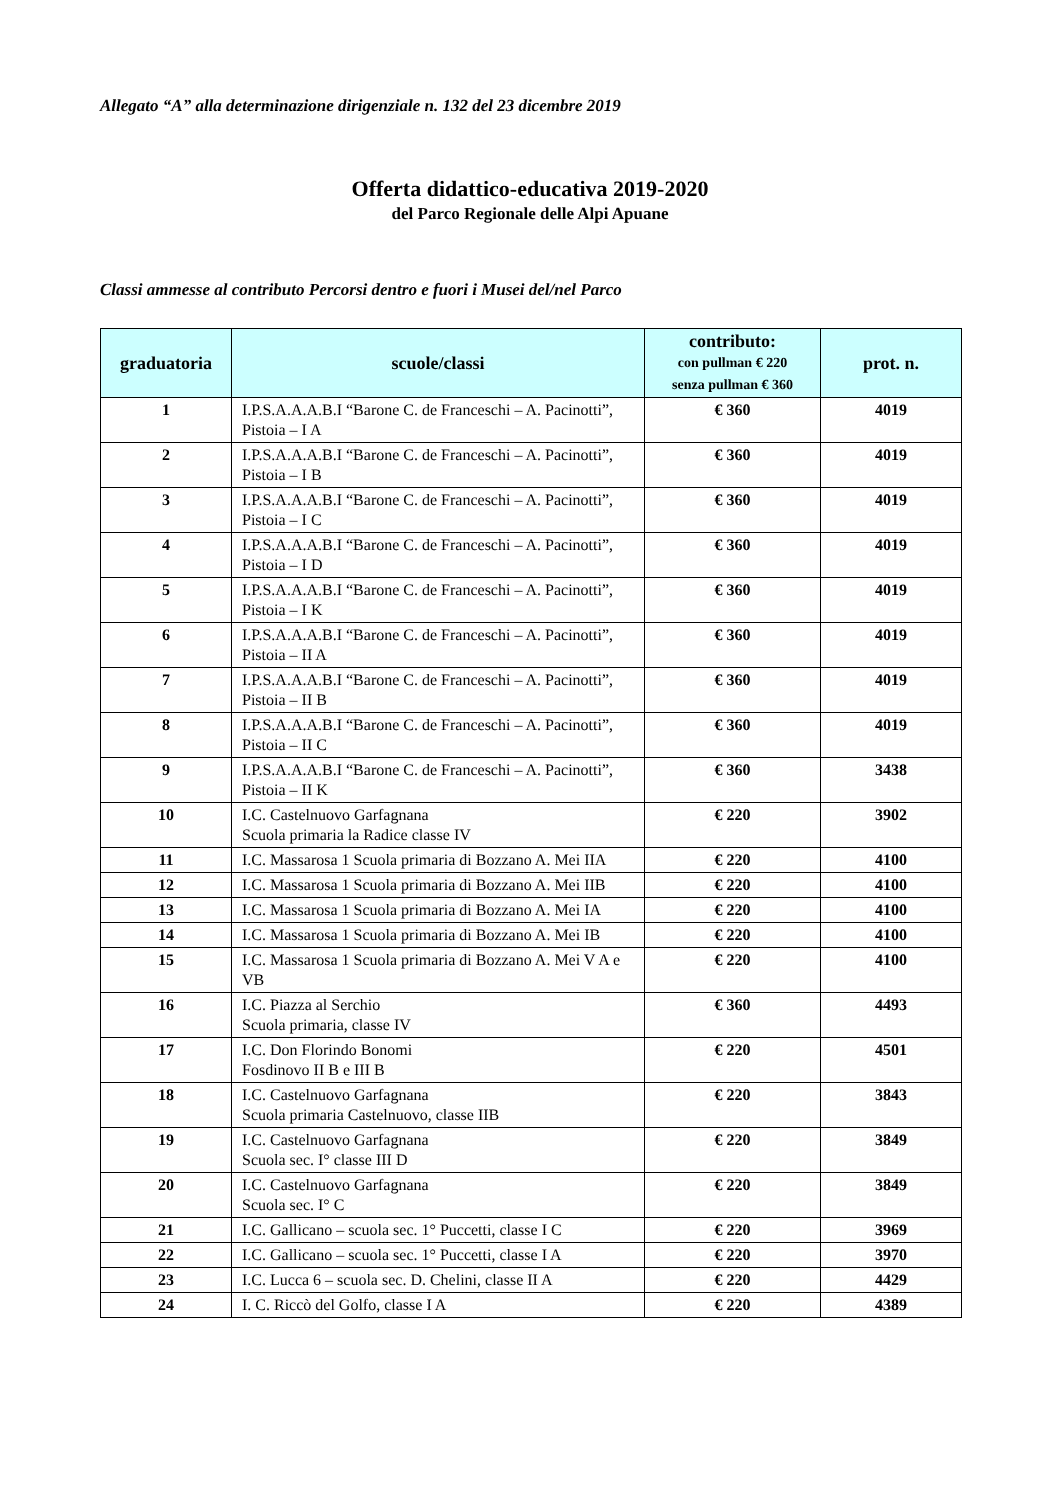Allegato “A” alla determinazione dirigenziale n. 132 del 23 dicembre 2019
Offerta didattico-educativa 2019-2020
del Parco Regionale delle Alpi Apuane
Classi ammesse al contributo Percorsi dentro e fuori i Musei del/nel Parco
| graduatoria | scuole/classi | contributo: con pullman € 220 senza pullman € 360 | prot. n. |
| --- | --- | --- | --- |
| 1 | I.P.S.A.A.A.B.I “Barone C. de Franceschi – A. Pacinotti”, Pistoia – I A | € 360 | 4019 |
| 2 | I.P.S.A.A.A.B.I “Barone C. de Franceschi – A. Pacinotti”, Pistoia – I B | € 360 | 4019 |
| 3 | I.P.S.A.A.A.B.I “Barone C. de Franceschi – A. Pacinotti”, Pistoia – I C | € 360 | 4019 |
| 4 | I.P.S.A.A.A.B.I “Barone C. de Franceschi – A. Pacinotti”, Pistoia – I D | € 360 | 4019 |
| 5 | I.P.S.A.A.A.B.I “Barone C. de Franceschi – A. Pacinotti”, Pistoia – I K | € 360 | 4019 |
| 6 | I.P.S.A.A.A.B.I “Barone C. de Franceschi – A. Pacinotti”, Pistoia – II A | € 360 | 4019 |
| 7 | I.P.S.A.A.A.B.I “Barone C. de Franceschi – A. Pacinotti”, Pistoia – II B | € 360 | 4019 |
| 8 | I.P.S.A.A.A.B.I “Barone C. de Franceschi – A. Pacinotti”, Pistoia – II C | € 360 | 4019 |
| 9 | I.P.S.A.A.A.B.I “Barone C. de Franceschi – A. Pacinotti”, Pistoia – II K | € 360 | 3438 |
| 10 | I.C. Castelnuovo Garfagnana Scuola primaria la Radice classe IV | € 220 | 3902 |
| 11 | I.C. Massarosa 1 Scuola primaria di Bozzano A. Mei IIA | € 220 | 4100 |
| 12 | I.C. Massarosa 1 Scuola primaria di Bozzano A. Mei IIB | € 220 | 4100 |
| 13 | I.C. Massarosa 1 Scuola primaria di Bozzano A. Mei IA | € 220 | 4100 |
| 14 | I.C. Massarosa 1 Scuola primaria di Bozzano A. Mei IB | € 220 | 4100 |
| 15 | I.C. Massarosa 1 Scuola primaria di Bozzano A. Mei V A e VB | € 220 | 4100 |
| 16 | I.C. Piazza al Serchio Scuola primaria, classe IV | € 360 | 4493 |
| 17 | I.C. Don Florindo Bonomi Fosdinovo II B e III B | € 220 | 4501 |
| 18 | I.C. Castelnuovo Garfagnana Scuola primaria Castelnuovo, classe IIB | € 220 | 3843 |
| 19 | I.C. Castelnuovo Garfagnana Scuola sec. I° classe III D | € 220 | 3849 |
| 20 | I.C. Castelnuovo Garfagnana Scuola sec. I° C | € 220 | 3849 |
| 21 | I.C. Gallicano – scuola sec. 1° Puccetti, classe I C | € 220 | 3969 |
| 22 | I.C. Gallicano – scuola sec. 1° Puccetti, classe I A | € 220 | 3970 |
| 23 | I.C. Lucca 6 – scuola sec. D. Chelini, classe II A | € 220 | 4429 |
| 24 | I. C. Riccò del Golfo, classe I A | € 220 | 4389 |